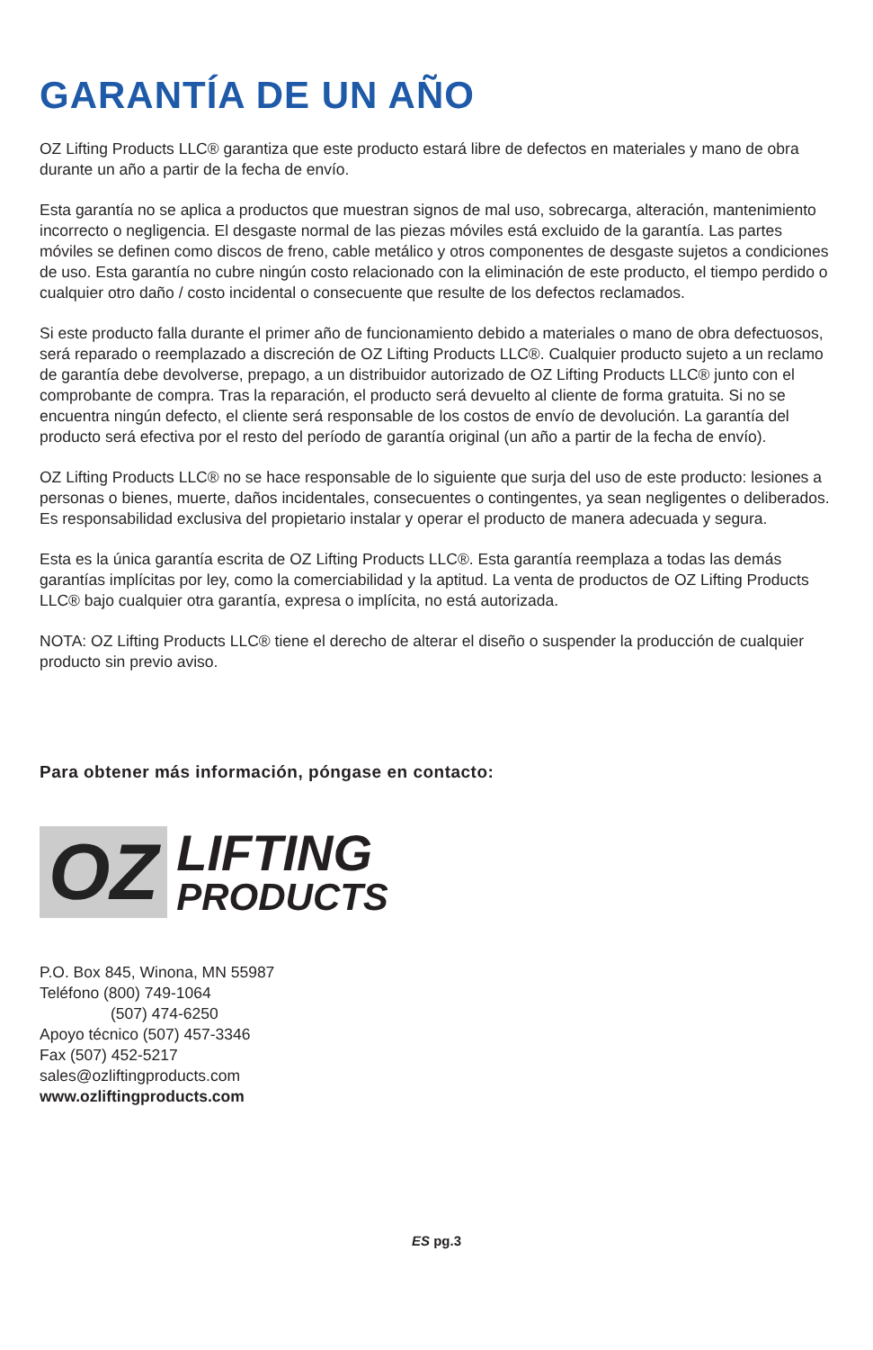GARANTÍA DE UN AÑO
OZ Lifting Products LLC® garantiza que este producto estará libre de defectos en materiales y mano de obra durante un año a partir de la fecha de envío.
Esta garantía no se aplica a productos que muestran signos de mal uso, sobrecarga, alteración, mantenimiento incorrecto o negligencia. El desgaste normal de las piezas móviles está excluido de la garantía. Las partes móviles se definen como discos de freno, cable metálico y otros componentes de desgaste sujetos a condiciones de uso. Esta garantía no cubre ningún costo relacionado con la eliminación de este producto, el tiempo perdido o cualquier otro daño / costo incidental o consecuente que resulte de los defectos reclamados.
Si este producto falla durante el primer año de funcionamiento debido a materiales o mano de obra defectuosos, será reparado o reemplazado a discreción de OZ Lifting Products LLC®. Cualquier producto sujeto a un reclamo de garantía debe devolverse, prepago, a un distribuidor autorizado de OZ Lifting Products LLC® junto con el comprobante de compra. Tras la reparación, el producto será devuelto al cliente de forma gratuita. Si no se encuentra ningún defecto, el cliente será responsable de los costos de envío de devolución. La garantía del producto será efectiva por el resto del período de garantía original (un año a partir de la fecha de envío).
OZ Lifting Products LLC® no se hace responsable de lo siguiente que surja del uso de este producto: lesiones a personas o bienes, muerte, daños incidentales, consecuentes o contingentes, ya sean negligentes o deliberados. Es responsabilidad exclusiva del propietario instalar y operar el producto de manera adecuada y segura.
Esta es la única garantía escrita de OZ Lifting Products LLC®. Esta garantía reemplaza a todas las demás garantías implícitas por ley, como la comerciabilidad y la aptitud. La venta de productos de OZ Lifting Products LLC® bajo cualquier otra garantía, expresa o implícita, no está autorizada.
NOTA: OZ Lifting Products LLC® tiene el derecho de alterar el diseño o suspender la producción de cualquier producto sin previo aviso.
Para obtener más información, póngase en contacto:
OZ
LIFTING
PRODUCTS
P.O. Box 845, Winona, MN 55987
Teléfono (800) 749-1064
(507) 474-6250
Apoyo técnico (507) 457-3346
Fax (507) 452-5217
sales@ozliftingproducts.com
www.ozliftingproducts.com
ES pg.3